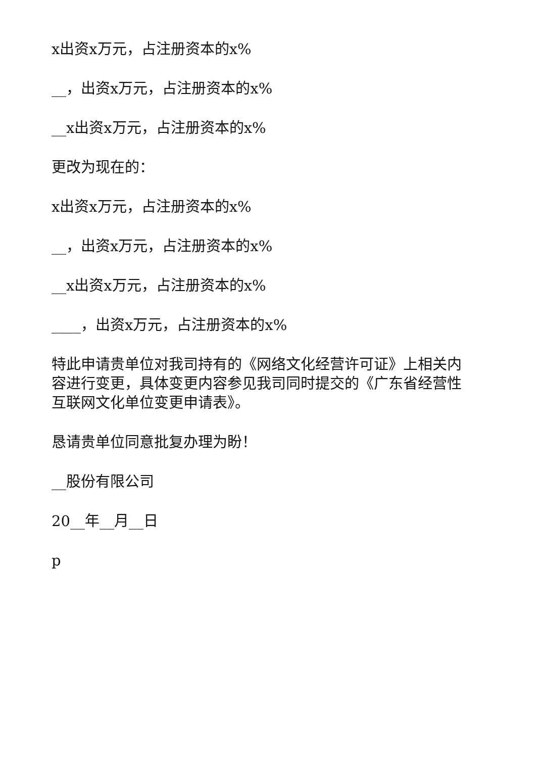x出资x万元，占注册资本的x%
__，出资x万元，占注册资本的x%
__x出资x万元，占注册资本的x%
更改为现在的：
x出资x万元，占注册资本的x%
__，出资x万元，占注册资本的x%
__x出资x万元，占注册资本的x%
____，出资x万元，占注册资本的x%
特此申请贵单位对我司持有的《网络文化经营许可证》上相关内容进行变更，具体变更内容参见我司同时提交的《广东省经营性互联网文化单位变更申请表》。
恳请贵单位同意批复办理为盼！
__股份有限公司
20__年__月__日
p